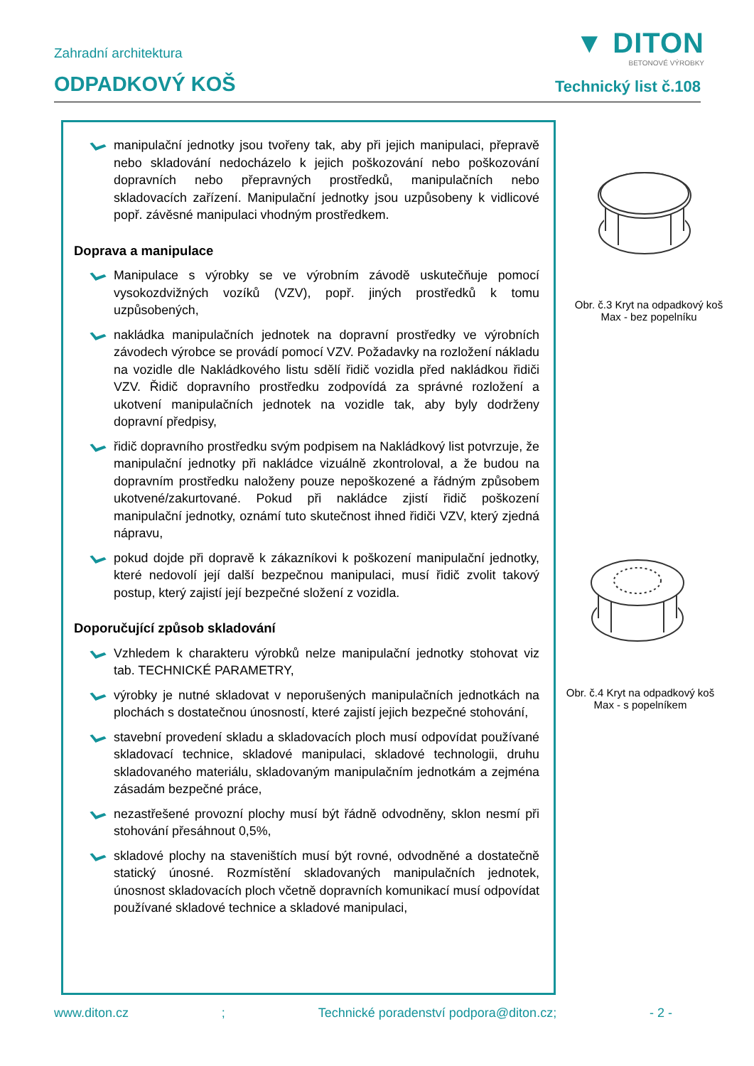▼ DITON
BETONOVÉ VÝROBKY
Zahradní architektura
ODPADKOVÝ KOŠ
Technický list č.108
manipulační jednotky jsou tvořeny tak, aby při jejich manipulaci, přepravě nebo skladování nedocházelo k jejich poškozování nebo poškozování dopravních nebo přepravných prostředků, manipulačních nebo skladovacích zařízení. Manipulační jednotky jsou uzpůsobeny k vidlicové popř. závěsné manipulaci vhodným prostředkem.
Doprava a manipulace
Manipulace s výrobky se ve výrobním závodě uskutečňuje pomocí vysokozdvižných vozíků (VZV), popř. jiných prostředků k tomu uzpůsobených,
nakládka manipulačních jednotek na dopravní prostředky ve výrobních závodech výrobce se provádí pomocí VZV. Požadavky na rozložení nákladu na vozidle dle Nakládkového listu sdělí řidič vozidla před nakládkou řidiči VZV. Řidič dopravního prostředku zodpovídá za správné rozložení a ukotvení manipulačních jednotek na vozidle tak, aby byly dodrženy dopravní předpisy,
řidič dopravního prostředku svým podpisem na Nakládkový list potvrzuje, že manipulační jednotky při nakládce vizuálně zkontroloval, a že budou na dopravním prostředku naloženy pouze nepoškozené a řádným způsobem ukotvené/zakurtované. Pokud při nakládce zjistí řidič poškození manipulační jednotky, oznámí tuto skutečnost ihned řidiči VZV, který zjedná nápravu,
pokud dojde při dopravě k zákazníkovi k poškození manipulační jednotky, které nedovolí její další bezpečnou manipulaci, musí řidič zvolit takový postup, který zajistí její bezpečné složení z vozidla.
Doporučující způsob skladování
Vzhledem k charakteru výrobků nelze manipulační jednotky stohovat viz tab. TECHNICKÉ PARAMETRY,
výrobky je nutné skladovat v neporušených manipulačních jednotkách na plochách s dostatečnou únosností, které zajistí jejich bezpečné stohování,
stavební provedení skladu a skladovacích ploch musí odpovídat používané skladovací technice, skladové manipulaci, skladové technologii, druhu skladovaného materiálu, skladovaným manipulačním jednotkám a zejména zásadám bezpečné práce,
nezastřešené provozní plochy musí být řádně odvodněny, sklon nesmí při stohování přesáhnout 0,5%,
skladové plochy na staveništích musí být rovné, odvodněné a dostatečně statický únosné. Rozmístění skladovaných manipulačních jednotek, únosnost skladovacích ploch včetně dopravních komunikací musí odpovídat používané skladové technice a skladové manipulaci,
Obr. č.3 Kryt na odpadkový koš Max - bez popelníku
Obr. č.4 Kryt na odpadkový koš Max - s popelníkem
www.diton.cz; Technické poradenství podpora@diton.cz; - 2 -